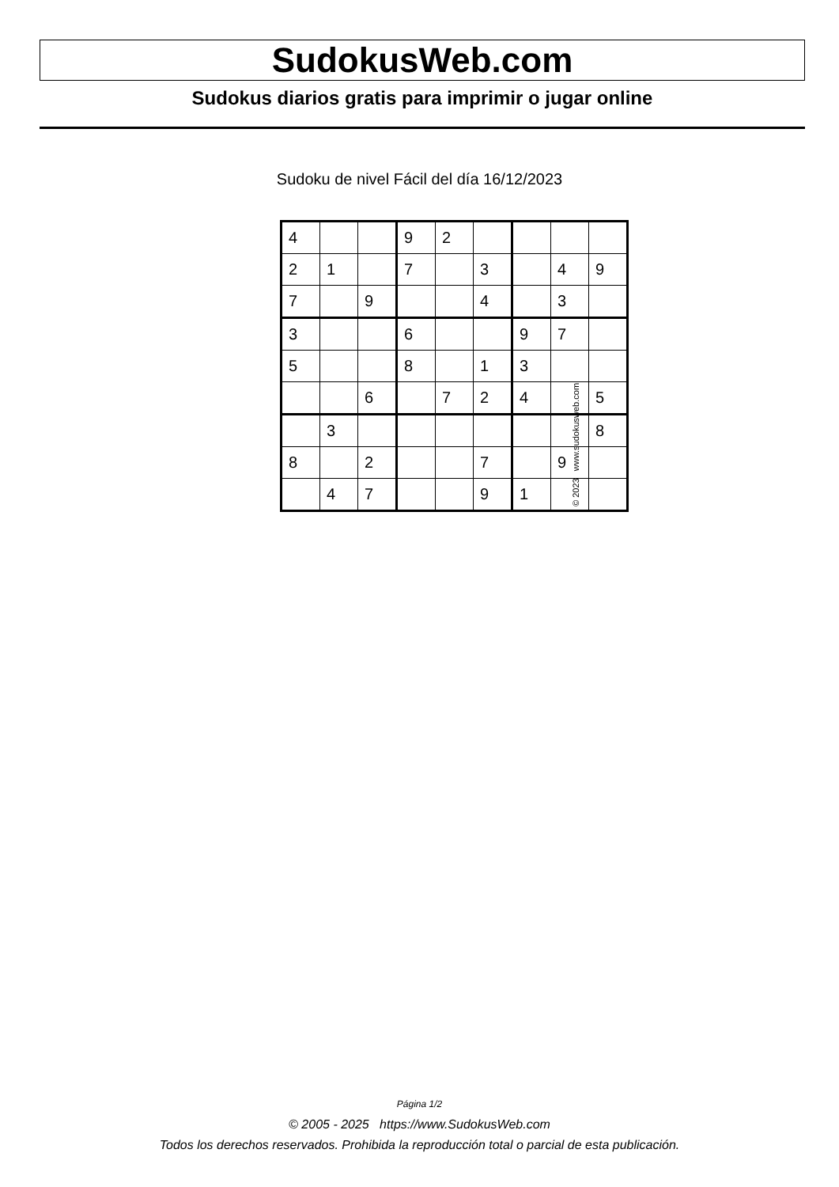SudokusWeb.com
Sudokus diarios gratis para imprimir o jugar online
Sudoku de nivel Fácil del día 16/12/2023
| 4 | | | 9 | 2 | | | | |
| 2 | 1 | | 7 | | 3 | | 4 | 9 |
| 7 | | 9 | | | 4 | | 3 | |
| 3 | | | 6 | | | 9 | 7 | |
| 5 | | | 8 | | 1 | 3 | | |
| | | 6 | | 7 | 2 | 4 | | 5 |
| | 3 | | | | | | | 8 |
| 8 | | 2 | | | 7 | | 9 | |
| | 4 | 7 | | | 9 | 1 | | |
© 2023 www.sudokusweb.com
Página 1/2
© 2005 - 2025 https://www.SudokusWeb.com
Todos los derechos reservados. Prohibida la reproducción total o parcial de esta publicación.